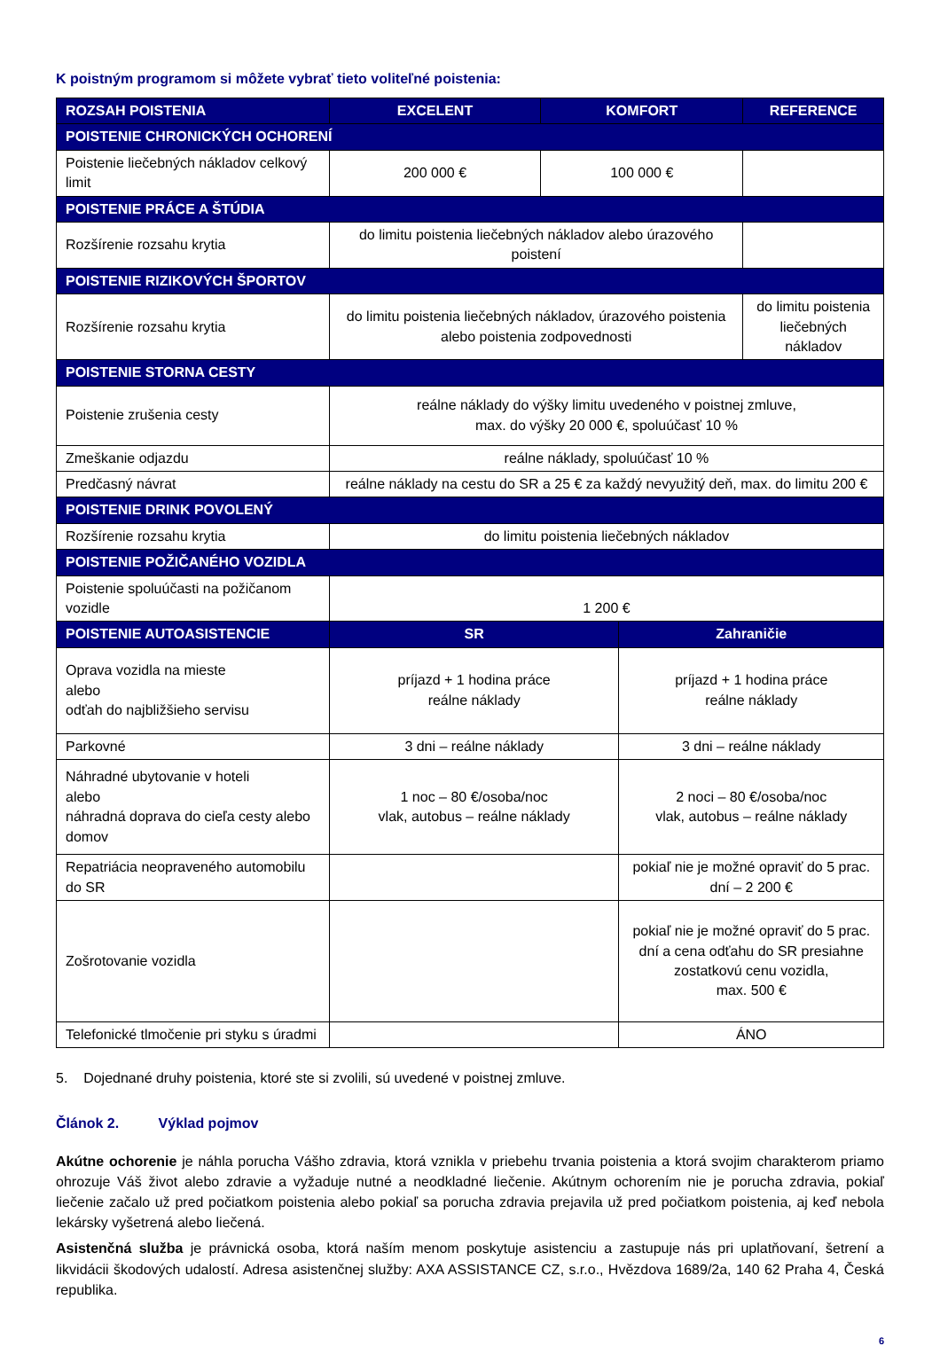K poistným programom si môžete vybrať tieto voliteľné poistenia:
| ROZSAH POISTENIA | EXCELENT | KOMFORT | REFERENCE |
| --- | --- | --- | --- |
| POISTENIE CHRONICKÝCH OCHORENÍ | | | |
| Poistenie liečebných nákladov celkový limit | 200 000 € | 100 000 € | |
| POISTENIE PRÁCE A ŠTÚDIA | | | |
| Rozšírenie rozsahu krytia | do limitu poistenia liečebných nákladov alebo úrazového poistení | | |
| POISTENIE RIZIKOVÝCH ŠPORTOV | | | |
| Rozšírenie rozsahu krytia | do limitu poistenia liečebných nákladov, úrazového poistenia alebo poistenia zodpovednosti | | do limitu poistenia liečebných nákladov |
| POISTENIE STORNA CESTY | | | |
| Poistenie zrušenia cesty | reálne náklady do výšky limitu uvedeného v poistnej zmluve, max. do výšky 20 000 €, spoluúčasť 10 % | | |
| Zmeškanie odjazdu | reálne náklady, spoluúčasť 10 % | | |
| Predčasný návrat | reálne náklady na cestu do SR a 25 € za každý nevyužitý deň, max. do limitu 200 € | | |
| POISTENIE DRINK POVOLENÝ | | | |
| Rozšírenie rozsahu krytia | do limitu poistenia liečebných nákladov | | |
| POISTENIE POŽIČANÉHO VOZIDLA | | | |
| Poistenie spoluúčasti na požičanom vozidle | 1 200 € | | |
| POISTENIE AUTOASISTENCIE | SR | Zahraničie |
| Oprava vozidla na mieste alebo odťah do najbližšieho servisu | príjazd + 1 hodina práce reálne náklady | príjazd + 1 hodina práce reálne náklady |
| Parkovné | 3 dni – reálne náklady | 3 dni – reálne náklady |
| Náhradné ubytovanie v hoteli alebo náhradná doprava do cieľa cesty alebo domov | 1 noc – 80 €/osoba/noc vlak, autobus – reálne náklady | 2 noci – 80 €/osoba/noc vlak, autobus – reálne náklady |
| Repatriácia neopraveného automobilu do SR | | pokiaľ nie je možné opraviť do 5 prac. dní – 2 200 € |
| Zošrotovanie vozidla | | pokiaľ nie je možné opraviť do 5 prac. dní a cena odťahu do SR presiahne zostatkovú cenu vozidla, max. 500 € |
| Telefonické tlmočenie pri styku s úradmi | | ÁNO |
5. Dojednané druhy poistenia, ktoré ste si zvolili, sú uvedené v poistnej zmluve.
Článok 2. Výklad pojmov
Akútne ochorenie je náhla porucha Vášho zdravia, ktorá vznikla v priebehu trvania poistenia a ktorá svojim charakterom priamo ohrozuje Váš život alebo zdravie a vyžaduje nutné a neodkladné liečenie. Akútnym ochorením nie je porucha zdravia, pokiaľ liečenie začalo už pred počiatkom poistenia alebo pokiaľ sa porucha zdravia prejavila už pred počiatkom poistenia, aj keď nebola lekársky vyšetrená alebo liečená.
Asistenčná služba je právnická osoba, ktorá naším menom poskytuje asistenciu a zastupuje nás pri uplatňovaní, šetrení a likvidácii škodových udalostí. Adresa asistenčnej služby: AXA ASSISTANCE CZ, s.r.o., Hvězdova 1689/2a, 140 62 Praha 4, Česká republika.
6